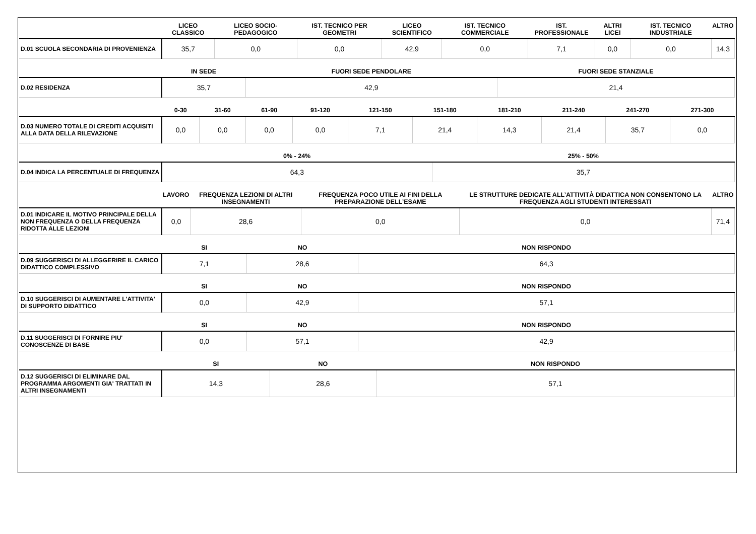| | LICEO CLASSICO | LICEO SOCIO-PEDAGOGICO | IST. TECNICO PER GEOMETRI | LICEO SCIENTIFICO | IST. TECNICO COMMERCIALE | IST. PROFESSIONALE | ALTRI LICEI | IST. TECNICO INDUSTRIALE | ALTRO |
| --- | --- | --- | --- | --- | --- | --- | --- | --- | --- |
| D.01 SCUOLA SECONDARIA DI PROVENIENZA | 35,7 | 0,0 | 0,0 | 42,9 | 0,0 | 7,1 | 0,0 | 0,0 | 14,3 |
| | IN SEDE | FUORI SEDE PENDOLARE | FUORI SEDE STANZIALE |
| --- | --- | --- | --- |
| D.02 RESIDENZA | 35,7 | 42,9 | 21,4 |
| | 0-30 | 31-60 | 61-90 | 91-120 | 121-150 | 151-180 | 181-210 | 211-240 | 241-270 | 271-300 |
| --- | --- | --- | --- | --- | --- | --- | --- | --- | --- | --- |
| D.03 NUMERO TOTALE DI CREDITI ACQUISITI ALLA DATA DELLA RILEVAZIONE | 0,0 | 0,0 | 0,0 | 0,0 | 7,1 | 21,4 | 14,3 | 21,4 | 35,7 | 0,0 |
| | 0% - 24% | 25% - 50% |
| --- | --- | --- |
| D.04 INDICA LA PERCENTUALE DI FREQUENZA | 64,3 | 35,7 |
| | LAVORO | FREQUENZA LEZIONI DI ALTRI INSEGNAMENTI | FREQUENZA POCO UTILE AI FINI DELLA PREPARAZIONE DELL’ESAME | LE STRUTTURE DEDICATE ALL’ATTIVITÀ DIDATTICA NON CONSENTONO LA FREQUENZA AGLI STUDENTI INTERESSATI | ALTRO |
| --- | --- | --- | --- | --- | --- |
| D.01 INDICARE IL MOTIVO PRINCIPALE DELLA NON FREQUENZA O DELLA FREQUENZA RIDOTTA ALLE LEZIONI | 0,0 | 28,6 | 0,0 | 0,0 | 71,4 |
| | SI | NO | NON RISPONDO |
| --- | --- | --- | --- |
| D.09 SUGGERISCI DI ALLEGGERIRE IL CARICO DIDATTICO COMPLESSIVO | 7,1 | 28,6 | 64,3 |
| | SI | NO | NON RISPONDO |
| --- | --- | --- | --- |
| D.10 SUGGERISCI DI AUMENTARE L'ATTIVITA' DI SUPPORTO DIDATTICO | 0,0 | 42,9 | 57,1 |
| | SI | NO | NON RISPONDO |
| --- | --- | --- | --- |
| D.11 SUGGERISCI DI FORNIRE PIU' CONOSCENZE DI BASE | 0,0 | 57,1 | 42,9 |
| | SI | NO | NON RISPONDO |
| --- | --- | --- | --- |
| D.12 SUGGERISCI DI ELIMINARE DAL PROGRAMMA ARGOMENTI GIA' TRATTATI IN ALTRI INSEGNAMENTI | 14,3 | 28,6 | 57,1 |